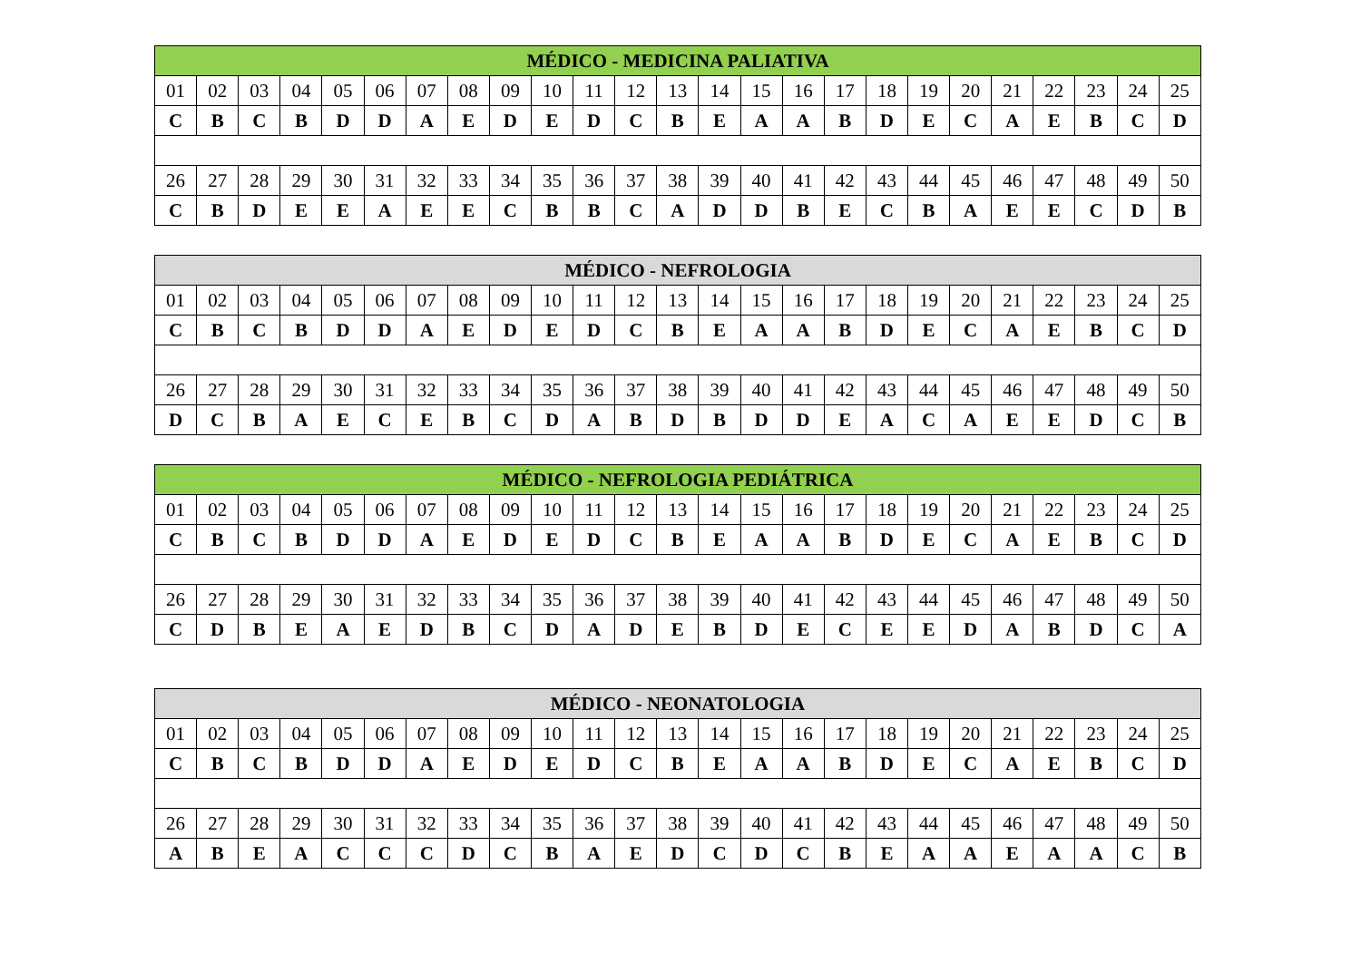| MÉDICO - MEDICINA PALIATIVA | | | | | | | | | | | | | | | | | | | | | | | | |
| --- | --- | --- | --- | --- | --- | --- | --- | --- | --- | --- | --- | --- | --- | --- | --- | --- | --- | --- | --- | --- | --- | --- | --- | --- |
| 01 | 02 | 03 | 04 | 05 | 06 | 07 | 08 | 09 | 10 | 11 | 12 | 13 | 14 | 15 | 16 | 17 | 18 | 19 | 20 | 21 | 22 | 23 | 24 | 25 |
| C | B | C | B | D | D | A | E | D | E | D | C | B | E | A | A | B | D | E | C | A | E | B | C | D |
| 26 | 27 | 28 | 29 | 30 | 31 | 32 | 33 | 34 | 35 | 36 | 37 | 38 | 39 | 40 | 41 | 42 | 43 | 44 | 45 | 46 | 47 | 48 | 49 | 50 |
| C | B | D | E | E | A | E | E | C | B | B | C | A | D | D | B | E | C | B | A | E | E | C | D | B |
| MÉDICO - NEFROLOGIA | | | | | | | | | | | | | | | | | | | | | | | | |
| --- | --- | --- | --- | --- | --- | --- | --- | --- | --- | --- | --- | --- | --- | --- | --- | --- | --- | --- | --- | --- | --- | --- | --- | --- |
| 01 | 02 | 03 | 04 | 05 | 06 | 07 | 08 | 09 | 10 | 11 | 12 | 13 | 14 | 15 | 16 | 17 | 18 | 19 | 20 | 21 | 22 | 23 | 24 | 25 |
| C | B | C | B | D | D | A | E | D | E | D | C | B | E | A | A | B | D | E | C | A | E | B | C | D |
| 26 | 27 | 28 | 29 | 30 | 31 | 32 | 33 | 34 | 35 | 36 | 37 | 38 | 39 | 40 | 41 | 42 | 43 | 44 | 45 | 46 | 47 | 48 | 49 | 50 |
| D | C | B | A | E | C | E | B | C | D | A | B | D | B | D | D | E | A | C | A | E | E | D | C | B |
| MÉDICO - NEFROLOGIA PEDIÁTRICA | | | | | | | | | | | | | | | | | | | | | | | | |
| --- | --- | --- | --- | --- | --- | --- | --- | --- | --- | --- | --- | --- | --- | --- | --- | --- | --- | --- | --- | --- | --- | --- | --- | --- |
| 01 | 02 | 03 | 04 | 05 | 06 | 07 | 08 | 09 | 10 | 11 | 12 | 13 | 14 | 15 | 16 | 17 | 18 | 19 | 20 | 21 | 22 | 23 | 24 | 25 |
| C | B | C | B | D | D | A | E | D | E | D | C | B | E | A | A | B | D | E | C | A | E | B | C | D |
| 26 | 27 | 28 | 29 | 30 | 31 | 32 | 33 | 34 | 35 | 36 | 37 | 38 | 39 | 40 | 41 | 42 | 43 | 44 | 45 | 46 | 47 | 48 | 49 | 50 |
| C | D | B | E | A | E | D | B | C | D | A | D | E | B | D | E | C | E | E | D | A | B | D | C | A |
| MÉDICO - NEONATOLOGIA | | | | | | | | | | | | | | | | | | | | | | | | |
| --- | --- | --- | --- | --- | --- | --- | --- | --- | --- | --- | --- | --- | --- | --- | --- | --- | --- | --- | --- | --- | --- | --- | --- | --- |
| 01 | 02 | 03 | 04 | 05 | 06 | 07 | 08 | 09 | 10 | 11 | 12 | 13 | 14 | 15 | 16 | 17 | 18 | 19 | 20 | 21 | 22 | 23 | 24 | 25 |
| C | B | C | B | D | D | A | E | D | E | D | C | B | E | A | A | B | D | E | C | A | E | B | C | D |
| 26 | 27 | 28 | 29 | 30 | 31 | 32 | 33 | 34 | 35 | 36 | 37 | 38 | 39 | 40 | 41 | 42 | 43 | 44 | 45 | 46 | 47 | 48 | 49 | 50 |
| A | B | E | A | C | C | C | D | C | B | A | E | D | C | D | C | B | E | A | A | E | A | A | C | B |